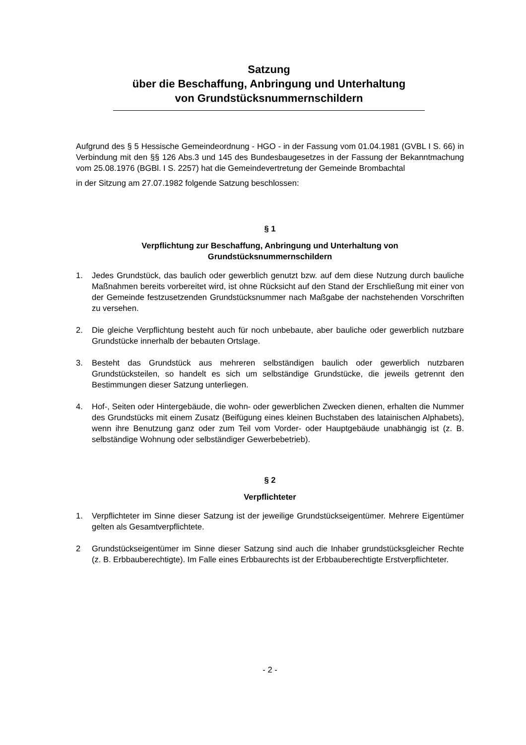Satzung
über die Beschaffung, Anbringung und Unterhaltung
von Grundstücksnummernschildern
Aufgrund des § 5 Hessische Gemeindeordnung - HGO - in der Fassung vom 01.04.1981 (GVBL I S. 66) in Verbindung mit den §§ 126 Abs.3 und 145 des Bundesbaugesetzes in der Fassung der Bekanntmachung vom 25.08.1976 (BGBl. I S. 2257) hat die Gemeinde­vertretung der Gemeinde Brombachtal
in der Sitzung am 27.07.1982 folgende Satzung beschlossen:
§ 1
Verpflichtung zur Beschaffung, Anbringung und Unterhaltung von
Grundstücksnummernschildern
1. Jedes Grundstück, das baulich oder gewerblich genutzt bzw. auf dem diese Nutzung durch bauliche Maßnahmen bereits vorbereitet wird, ist ohne Rücksicht auf den Stand der Erschließung mit einer von der Gemeinde festzusetzenden Grundstücksnummer nach Maßgabe der nachstehenden Vorschriften zu versehen.
2. Die gleiche Verpflichtung besteht auch für noch unbebaute, aber bauliche oder ge­werblich nutzbare Grundstücke innerhalb der bebauten Ortslage.
3. Besteht das Grundstück aus mehreren selbständigen baulich oder gewerblich nutzba­ren Grundstücksteilen, so handelt es sich um selbständige Grundstücke, die jeweils getrennt den Bestimmungen dieser Satzung unterliegen.
4. Hof-, Seiten oder Hintergebäude, die wohn- oder gewerblichen Zwecken dienen, er­halten die Nummer des Grundstücks mit einem Zusatz (Beifügung eines kleinen Buchstaben des latainischen Alphabets), wenn ihre Benutzung ganz oder zum Teil vom Vorder- oder Hauptgebäude unabhängig ist (z. B. selbständige Wohnung oder selbständiger Gewerbebetrieb).
§ 2
Verpflichteter
1. Verpflichteter im Sinne dieser Satzung ist der jeweilige Grundstückseigentümer. Meh­rere Eigentümer gelten als Gesamtverpflichtete.
2 Grundstückseigentümer im Sinne dieser Satzung sind auch die Inhaber grundstücks­gleicher Rechte (z. B. Erbbauberechtigte). Im Falle eines Erbbaurechts ist der Erb­bauberechtigte Erstverpflichteter.
- 2 -